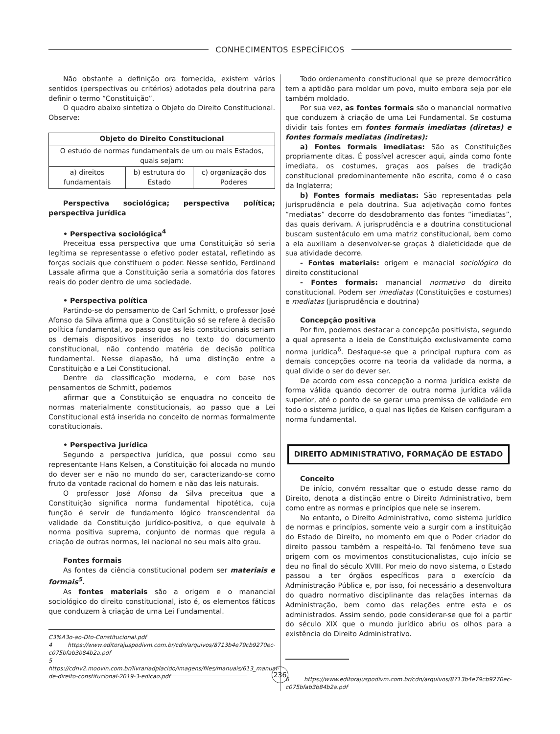CONHECIMENTOS ESPECÍFICOS
Não obstante a definição ora fornecida, existem vários sentidos (perspectivas ou critérios) adotados pela doutrina para definir o termo “Constituição”.
O quadro abaixo sintetiza o Objeto do Direito Constitucional. Observe:
| Objeto do Direito Constitucional | | |
| --- | --- | --- |
| O estudo de normas fundamentais de um ou mais Estados, quais sejam: | | |
| a) direitos fundamentais | b) estrutura do Estado | c) organização dos Poderes |
Perspectiva sociológica; perspectiva política; perspectiva jurídica
• Perspectiva sociológica<sup>4</sup>
Preceitua essa perspectiva que uma Constituição só seria legítima se representasse o efetivo poder estatal, refletindo as forças sociais que constituem o poder. Nesse sentido, Ferdinand Lassale afirma que a Constituição seria a somatória dos fatores reais do poder dentro de uma sociedade.
• Perspectiva política
Partindo-se do pensamento de Carl Schmitt, o professor José Afonso da Silva afirma que a Constituição só se refere à decisão política fundamental, ao passo que as leis constitucionais seriam os demais dispositivos inseridos no texto do documento constitucional, não contendo matéria de decisão política fundamental. Nesse diapasão, há uma distinção entre a Constituição e a Lei Constitucional.
Dentre da classificação moderna, e com base nos pensamentos de Schmitt, podemos
afirmar que a Constituição se enquadra no conceito de normas materialmente constitucionais, ao passo que a Lei Constitucional está inserida no conceito de normas formalmente constitucionais.
• Perspectiva jurídica
Segundo a perspectiva jurídica, que possui como seu representante Hans Kelsen, a Constituição foi alocada no mundo do dever ser e não no mundo do ser, caracterizando-se como fruto da vontade racional do homem e não das leis naturais.
O professor José Afonso da Silva preceitua que a Constituição significa norma fundamental hipotética, cuja função é servir de fundamento lógico transcendental da validade da Constituição jurídico-positiva, o que equivale à norma positiva suprema, conjunto de normas que regula a criação de outras normas, lei nacional no seu mais alto grau.
Fontes formais
As fontes da ciência constitucional podem ser materiais e formais<sup>5</sup>.
As fontes materiais são a origem e o manancial sociológico do direito constitucional, isto é, os elementos fáticos que conduzem à criação de uma Lei Fundamental.
C3%A3o-ao-Dto-Constitucional.pdf
4 https://www.editorajuspodivm.com.br/cdn/arquivos/8713b4e79cb9270ec-c075bfab3b84b2a.pdf
5 https://cdnv2.moovin.com.br/livrariadplacido/imagens/files/manuais/613_manual-de-direito-constitucional-2019-3-edicao.pdf
Todo ordenamento constitucional que se preze democrático tem a aptidão para moldar um povo, muito embora seja por ele também moldado.
Por sua vez, as fontes formais são o manancial normativo que conduzem à criação de uma Lei Fundamental. Se costuma dividir tais fontes em fontes formais imediatas (diretas) e fontes formais mediatas (indiretas):
a) Fontes formais imediatas: São as Constituições propriamente ditas. É possível acrescer aqui, ainda como fonte imediata, os costumes, graças aos países de tradição constitucional predominantemente não escrita, como é o caso da Inglaterra;
b) Fontes formais mediatas: São representadas pela jurisprudência e pela doutrina. Sua adjetivação como fontes “mediatas” decorre do desdobramento das fontes “imediatas”, das quais derivam. A jurisprudência e a doutrina constitucional buscam sustentáculo em uma matriz constitucional, bem como a ela auxiliam a desenvolver-se graças à dialeticidade que de sua atividade decorre.
- Fontes materiais: origem e manacial sociológico do direito constitucional
- Fontes formais: manancial normativo do direito constitucional. Podem ser imediatas (Constituições e costumes) e mediatas (jurisprudência e doutrina)
Concepção positiva
Por fim, podemos destacar a concepção positivista, segundo a qual apresenta a ideia de Constituição exclusivamente como norma jurídica<sup>6</sup>. Destaque-se que a principal ruptura com as demais concepções ocorre na teoria da validade da norma, a qual divide o ser do dever ser.
De acordo com essa concepção a norma jurídica existe de forma válida quando decorrer de outra norma jurídica válida superior, até o ponto de se gerar uma premissa de validade em todo o sistema jurídico, o qual nas lições de Kelsen configuram a norma fundamental.
DIREITO ADMINISTRATIVO, FORMAÇÃO DE ESTADO
Conceito
De início, convém ressaltar que o estudo desse ramo do Direito, denota a distinção entre o Direito Administrativo, bem como entre as normas e princípios que nele se inserem.
No entanto, o Direito Administrativo, como sistema jurídico de normas e princípios, somente veio a surgir com a instituição do Estado de Direito, no momento em que o Poder criador do direito passou também a respeitá-lo. Tal fenômeno teve sua origem com os movimentos constitucionalistas, cujo início se deu no final do século XVIII. Por meio do novo sistema, o Estado passou a ter órgãos específicos para o exercício da Administração Pública e, por isso, foi necessário a desenvoltura do quadro normativo disciplinante das relações internas da Administração, bem como das relações entre esta e os administrados. Assim sendo, pode considerar-se que foi a partir do século XIX que o mundo jurídico abriu os olhos para a existência do Direito Administrativo.
6 https://www.editorajuspodivm.com.br/cdn/arquivos/8713b4e79cb9270ec-c075bfab3b84b2a.pdf
236